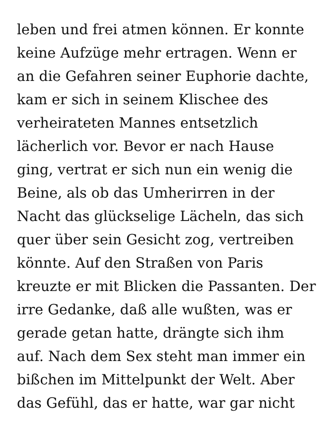leben und frei atmen können. Er konnte
keine Aufzüge mehr ertragen. Wenn er
an die Gefahren seiner Euphorie dachte,
kam er sich in seinem Klischee des
verheirateten Mannes entsetzlich
lächerlich vor. Bevor er nach Hause
ging, vertrat er sich nun ein wenig die
Beine, als ob das Umherirren in der
Nacht das glückselige Lächeln, das sich
quer über sein Gesicht zog, vertreiben
könnte. Auf den Straßen von Paris
kreuzte er mit Blicken die Passanten. Der
irre Gedanke, daß alle wußten, was er
gerade getan hatte, drängte sich ihm
auf. Nach dem Sex steht man immer ein
bißchen im Mittelpunkt der Welt. Aber
das Gefühl, das er hatte, war gar nicht